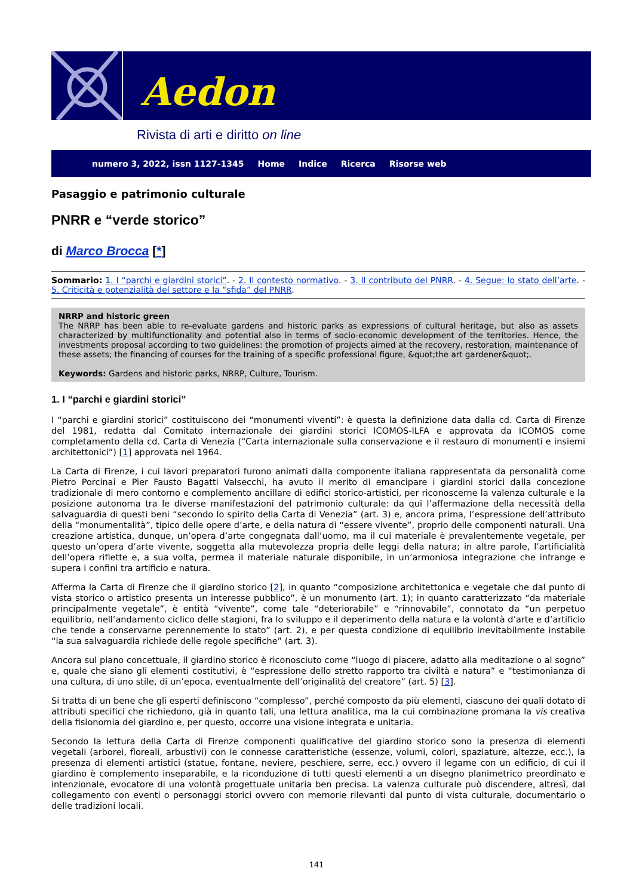Aedon
Rivista di arti e diritto on line
numero 3, 2022, issn 1127-1345 Home Indice Ricerca Risorse web
Pasaggio e patrimonio culturale
PNRR e “verde storico”
di Marco Brocca [*]
Sommario: 1. I “parchi e giardini storici”. - 2. Il contesto normativo. - 3. Il contributo del PNRR. - 4. Segue: lo stato dell’arte. - 5. Criticità e potenzialità del settore e la “sfida” del PNRR.
NRRP and historic green
The NRRP has been able to re-evaluate gardens and historic parks as expressions of cultural heritage, but also as assets characterized by multifunctionality and potential also in terms of socio-economic development of the territories. Hence, the investments proposal according to two guidelines: the promotion of projects aimed at the recovery, restoration, maintenance of these assets; the financing of courses for the training of a specific professional figure, &quot;the art gardener&quot;.
Keywords: Gardens and historic parks, NRRP, Culture, Tourism.
1. I “parchi e giardini storici”
I “parchi e giardini storici” costituiscono dei “monumenti viventi”: è questa la definizione data dalla cd. Carta di Firenze del 1981, redatta dal Comitato internazionale dei giardini storici ICOMOS-ILFA e approvata da ICOMOS come completamento della cd. Carta di Venezia (“Carta internazionale sulla conservazione e il restauro di monumenti e insiemi architettonici”) [1] approvata nel 1964.
La Carta di Firenze, i cui lavori preparatori furono animati dalla componente italiana rappresentata da personalità come Pietro Porcinai e Pier Fausto Bagatti Valsecchi, ha avuto il merito di emancipare i giardini storici dalla concezione tradizionale di mero contorno e complemento ancillare di edifici storico-artistici, per riconoscerne la valenza culturale e la posizione autonoma tra le diverse manifestazioni del patrimonio culturale: da qui l’affermazione della necessità della salvaguardia di questi beni “secondo lo spirito della Carta di Venezia” (art. 3) e, ancora prima, l’espressione dell’attributo della “monumentalità”, tipico delle opere d’arte, e della natura di “essere vivente”, proprio delle componenti naturali. Una creazione artistica, dunque, un’opera d’arte congegnata dall’uomo, ma il cui materiale è prevalentemente vegetale, per questo un’opera d’arte vivente, soggetta alla mutevolezza propria delle leggi della natura; in altre parole, l’artificialità dell’opera riflette e, a sua volta, permea il materiale naturale disponibile, in un’armoniosa integrazione che infrange e supera i confini tra artificio e natura.
Afferma la Carta di Firenze che il giardino storico [2], in quanto “composizione architettonica e vegetale che dal punto di vista storico o artistico presenta un interesse pubblico”, è un monumento (art. 1); in quanto caratterizzato “da materiale principalmente vegetale”, è entità “vivente”, come tale “deteriorabile” e “rinnovabile”, connotato da “un perpetuo equilibrio, nell’andamento ciclico delle stagioni, fra lo sviluppo e il deperimento della natura e la volontà d’arte e d’artificio che tende a conservarne perennemente lo stato” (art. 2), e per questa condizione di equilibrio inevitabilmente instabile “la sua salvaguardia richiede delle regole specifiche” (art. 3).
Ancora sul piano concettuale, il giardino storico è riconosciuto come “luogo di piacere, adatto alla meditazione o al sogno” e, quale che siano gli elementi costitutivi, è “espressione dello stretto rapporto tra civiltà e natura” e “testimonianza di una cultura, di uno stile, di un’epoca, eventualmente dell’originalità del creatore” (art. 5) [3].
Si tratta di un bene che gli esperti definiscono “complesso”, perché composto da più elementi, ciascuno dei quali dotato di attributi specifici che richiedono, già in quanto tali, una lettura analitica, ma la cui combinazione promana la vis creativa della fisionomia del giardino e, per questo, occorre una visione integrata e unitaria.
Secondo la lettura della Carta di Firenze componenti qualificative del giardino storico sono la presenza di elementi vegetali (arborei, floreali, arbustivi) con le connesse caratteristiche (essenze, volumi, colori, spaziature, altezze, ecc.), la presenza di elementi artistici (statue, fontane, neviere, peschiere, serre, ecc.) ovvero il legame con un edificio, di cui il giardino è complemento inseparabile, e la riconduzione di tutti questi elementi a un disegno planimetrico preordinato e intenzionale, evocatore di una volontà progettuale unitaria ben precisa. La valenza culturale può discendere, altresì, dal collegamento con eventi o personaggi storici ovvero con memorie rilevanti dal punto di vista culturale, documentario o delle tradizioni locali.
141